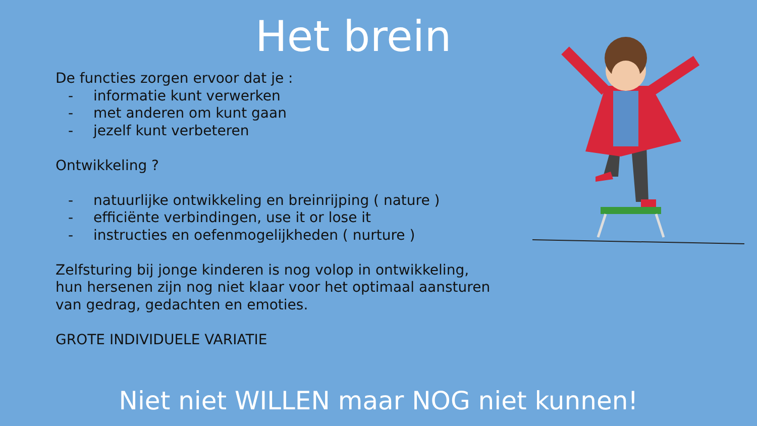Het brein
De functies zorgen ervoor dat je :
- informatie kunt verwerken
- met anderen om kunt gaan
- jezelf kunt verbeteren
Ontwikkeling ?
- natuurlijke ontwikkeling en breinrijping ( nature )
- efficiënte verbindingen, use it or lose it
- instructies en oefenmogelijkheden ( nurture )
Zelfsturing bij jonge kinderen is nog volop in ontwikkeling, hun hersenen zijn nog niet klaar voor het optimaal aansturen van gedrag, gedachten en emoties.
GROTE INDIVIDUELE VARIATIE
Niet niet WILLEN maar NOG niet kunnen!